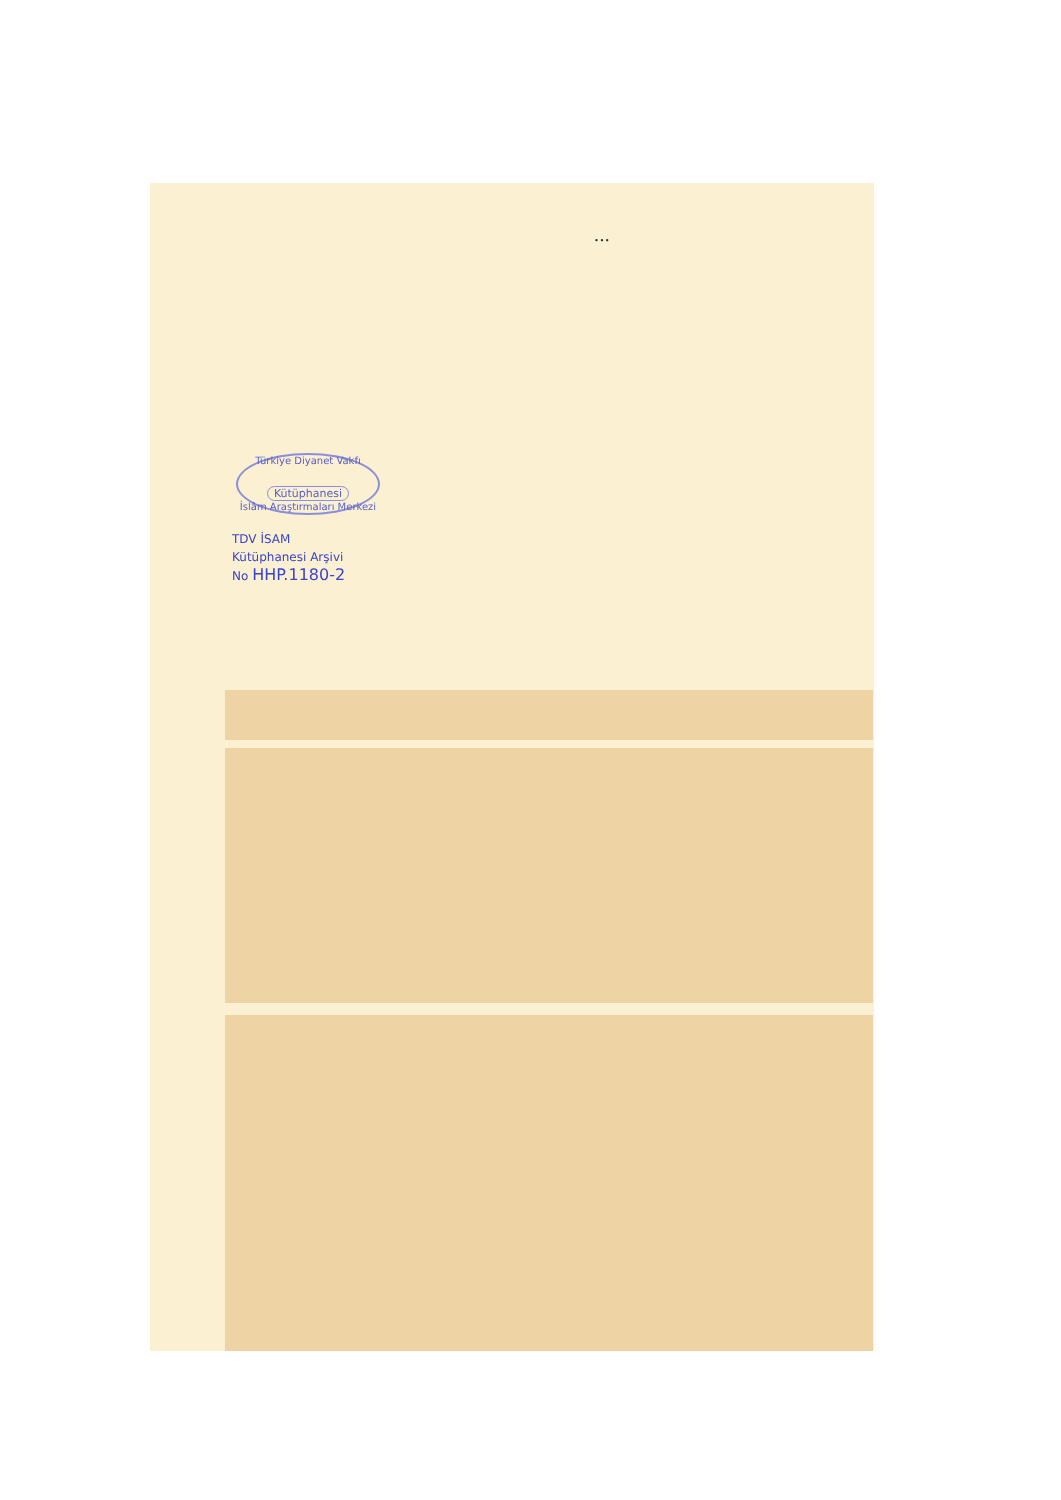...
Türkiye Diyanet Vakfı
Kütüphanesi
İslâm Araştırmaları Merkezi
TDV İSAM
Kütüphanesi Arşivi
No HHP.1180-2